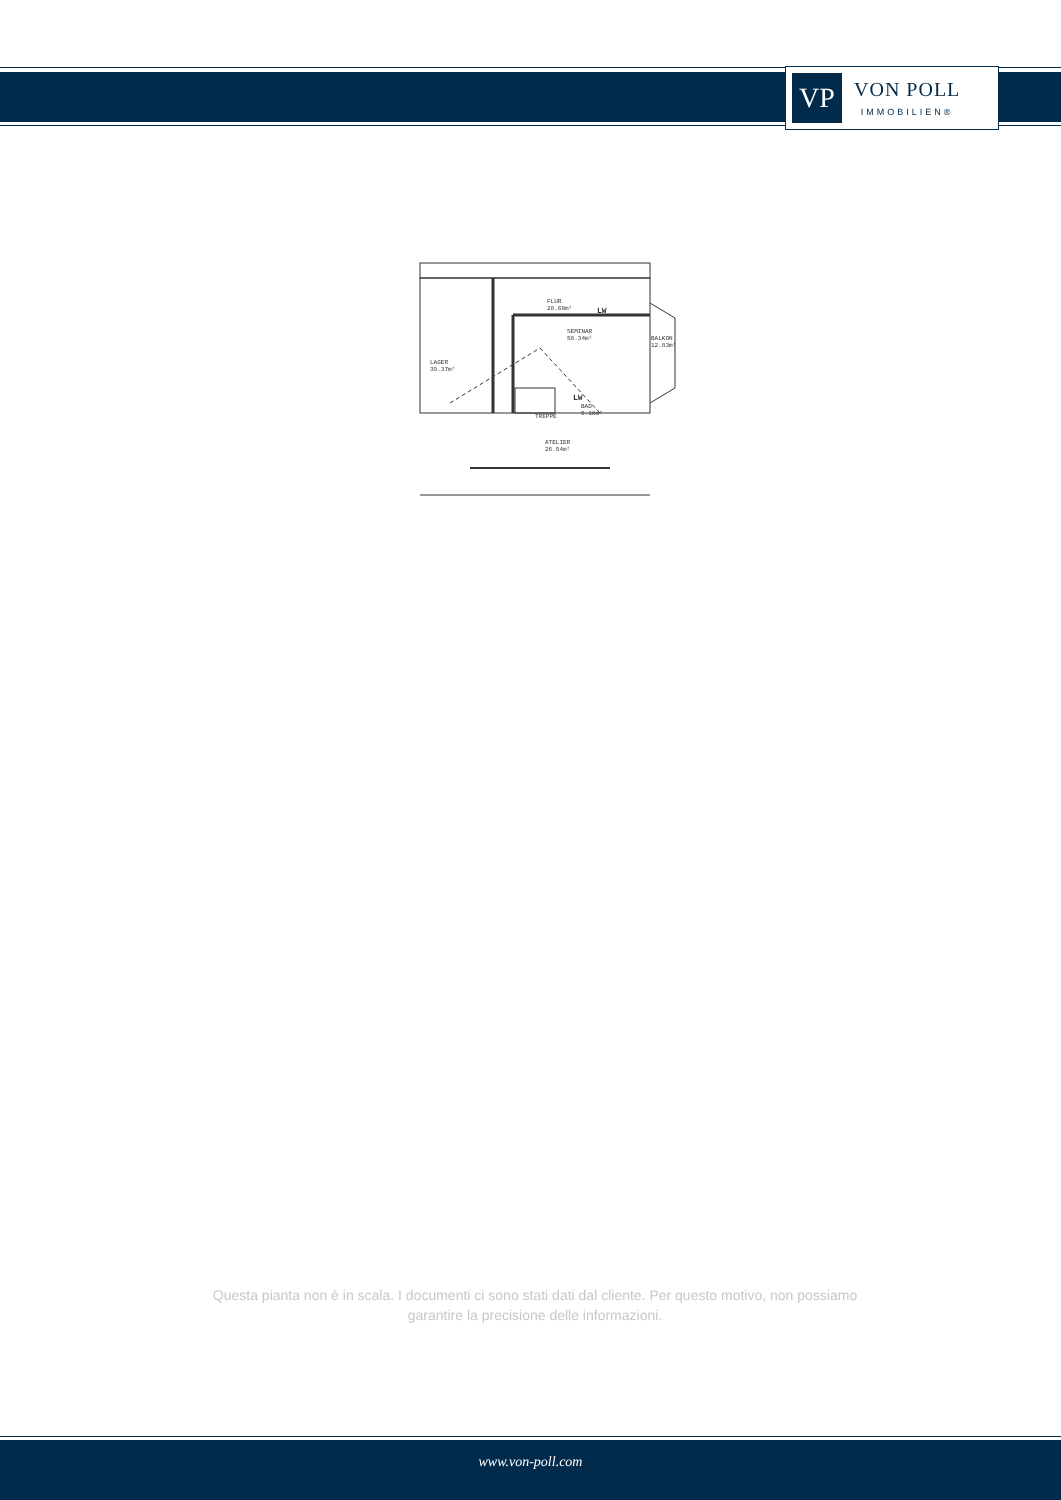VP
VON POLL
IMMOBILIEN®
FLUR
28.60m²
SEMINAR
58.34m²
LAGER
39.37m²
BALKON
12.83m²
BAD
5.18m²
TREPPE
ATELIER
26.54m²
LW
LW
Questa pianta non è in scala. I documenti ci sono stati dati dal cliente. Per questo motivo, non possiamo garantire la precisione delle informazioni.
www.von-poll.com